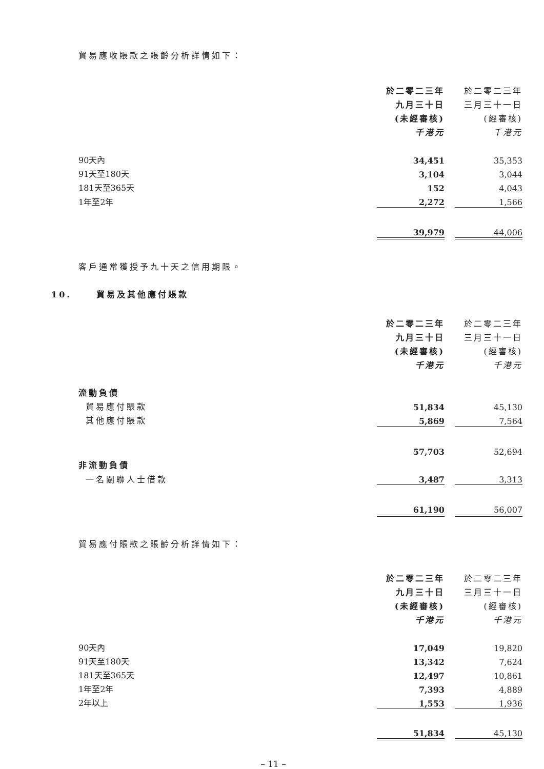貿易應收賬款之賬齡分析詳情如下：
| | 於二零二三年 | | 於二零二三年 |
| | 九月三十日 | | 三月三十一日 |
| | (未經審核) | | (經審核) |
| | 千港元 | | 千港元 |
| 90天內 | 34,451 | | 35,353 |
| 91天至180天 | 3,104 | | 3,044 |
| 181天至365天 | 152 | | 4,043 |
| 1年至2年 | 2,272 | | 1,566 |
| | 39,979 | | 44,006 |
客戶通常獲授予九十天之信用期限。
10. 貿易及其他應付賬款
| | 於二零二三年 | | 於二零二三年 |
| | 九月三十日 | | 三月三十一日 |
| | (未經審核) | | (經審核) |
| | 千港元 | | 千港元 |
| 流動負債 | | | |
| 貿易應付賬款 | 51,834 | | 45,130 |
| 其他應付賬款 | 5,869 | | 7,564 |
| | 57,703 | | 52,694 |
| 非流動負債 | | | |
| 一名關聯人士借款 | 3,487 | | 3,313 |
| | 61,190 | | 56,007 |
貿易應付賬款之賬齡分析詳情如下：
| | 於二零二三年 | | 於二零二三年 |
| | 九月三十日 | | 三月三十一日 |
| | (未經審核) | | (經審核) |
| | 千港元 | | 千港元 |
| 90天內 | 17,049 | | 19,820 |
| 91天至180天 | 13,342 | | 7,624 |
| 181天至365天 | 12,497 | | 10,861 |
| 1年至2年 | 7,393 | | 4,889 |
| 2年以上 | 1,553 | | 1,936 |
| | 51,834 | | 45,130 |
– 11 –